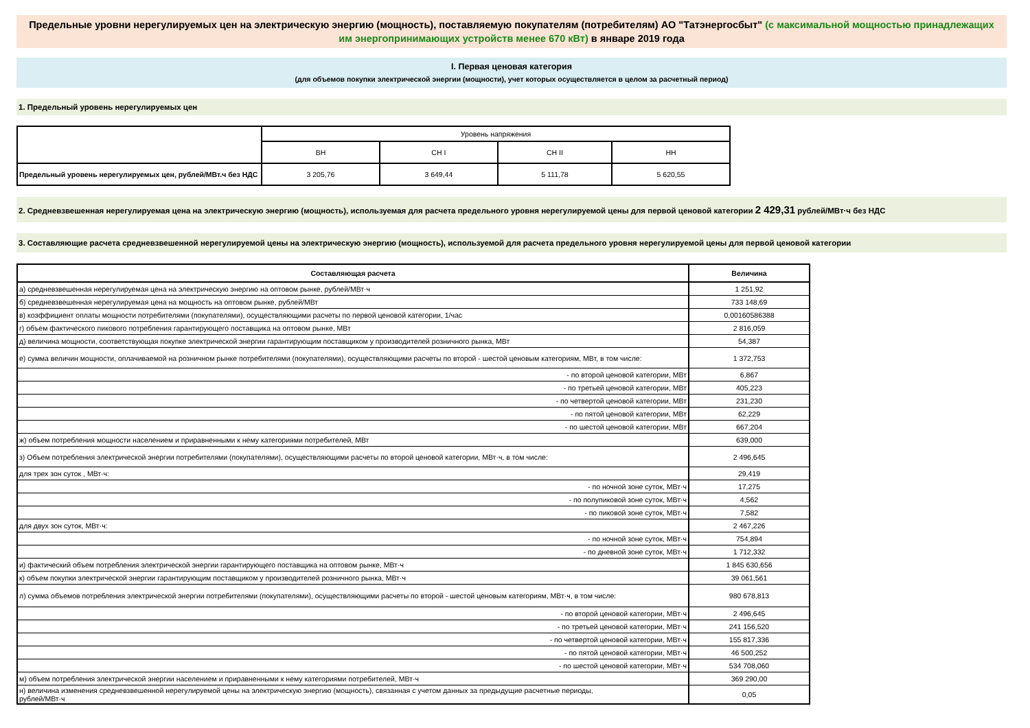Предельные уровни нерегулируемых цен на электрическую энергию (мощность), поставляемую покупателям (потребителям) АО "Татэнергосбыт" (с максимальной мощностью принадлежащих им энергопринимающих устройств менее 670 кВт) в январе 2019 года
I. Первая ценовая категория
(для объемов покупки электрической энергии (мощности), учет которых осуществляется в целом за расчетный период)
1. Предельный уровень нерегулируемых цен
| | Уровень напряжения | | | |
| | ВН | СН I | СН II | НН |
| Предельный уровень нерегулируемых цен, рублей/МВт.ч без НДС | 3 205,76 | 3 649,44 | 5 111,78 | 5 620,55 |
2. Средневзвешенная нерегулируемая цена на электрическую энергию (мощность), используемая для расчета предельного уровня нерегулируемой цены для первой ценовой категории 2 429,31 рублей/МВт·ч без НДС
3. Составляющие расчета средневзвешенной нерегулируемой цены на электрическую энергию (мощность), используемой для расчета предельного уровня нерегулируемой цены для первой ценовой категории
| Составляющая расчета | Величина |
| --- | --- |
| а) средневзвешенная нерегулируемая цена на электрическую энергию на оптовом рынке, рублей/МВт·ч | 1 251,92 |
| б) средневзвешенная нерегулируемая цена на мощность на оптовом рынке, рублей/МВт | 733 148,69 |
| в) коэффициент оплаты мощности потребителями (покупателями), осуществляющими расчеты по первой ценовой категории, 1/час | 0,00160586388 |
| г) объем фактического пикового потребления гарантирующего поставщика на оптовом рынке, МВт | 2 816,059 |
| д) величина мощности, соответствующая покупке электрической энергии гарантирующим поставщиком у производителей розничного рынка, МВт | 54,387 |
| е) сумма величин мощности, оплачиваемой на розничном рынке потребителями (покупателями), осуществляющими расчеты по второй - шестой ценовым категориям, МВт, в том числе: | 1 372,753 |
| - по второй ценовой категории, МВт | 6,867 |
| - по третьей ценовой категории, МВт | 405,223 |
| - по четвертой ценовой категории, МВт | 231,230 |
| - по пятой ценовой категории, МВт | 62,229 |
| - по шестой ценовой категории, МВт | 667,204 |
| ж) объем потребления мощности населением и приравненными к нему категориями потребителей, МВт | 639,000 |
| з) Объем потребления электрической энергии потребителями (покупателями), осуществляющими расчеты по второй ценовой категории, МВт·ч, в том числе: | 2 496,645 |
| для трех зон суток , МВт·ч: | 29,419 |
| - по ночной зоне суток, МВт·ч | 17,275 |
| - по полупиковой зоне суток, МВт·ч | 4,562 |
| - по пиковой зоне суток, МВт·ч | 7,582 |
| для двух зон суток, МВт·ч: | 2 467,226 |
| - по ночной зоне суток, МВт·ч | 754,894 |
| - по дневной зоне суток, МВт·ч | 1 712,332 |
| и) фактический объем потребления электрической энергии гарантирующего поставщика на оптовом рынке, МВт·ч | 1 845 630,656 |
| к) объем покупки электрической энергии гарантирующим поставщиком у производителей розничного рынка, МВт·ч | 39 061,561 |
| л) сумма объемов потребления электрической энергии потребителями (покупателями), осуществляющими расчеты по второй - шестой ценовым категориям, МВт·ч, в том числе: | 980 678,813 |
| - по второй ценовой категории, МВт·ч | 2 496,645 |
| - по третьей ценовой категории, МВт·ч | 241 156,520 |
| - по четвертой ценовой категории, МВт·ч | 155 817,336 |
| - по пятой ценовой категории, МВт·ч | 46 500,252 |
| - по шестой ценовой категории, МВт·ч | 534 708,060 |
| м) объем потребления электрической энергии населением и приравненными к нему категориями потребителей, МВт·ч | 369 290,00 |
| н) величина изменения средневзвешенной нерегулируемой цены на электрическую энергию (мощность), связанная с учетом данных за предыдущие расчетные периоды, рублей/МВт·ч | 0,05 |